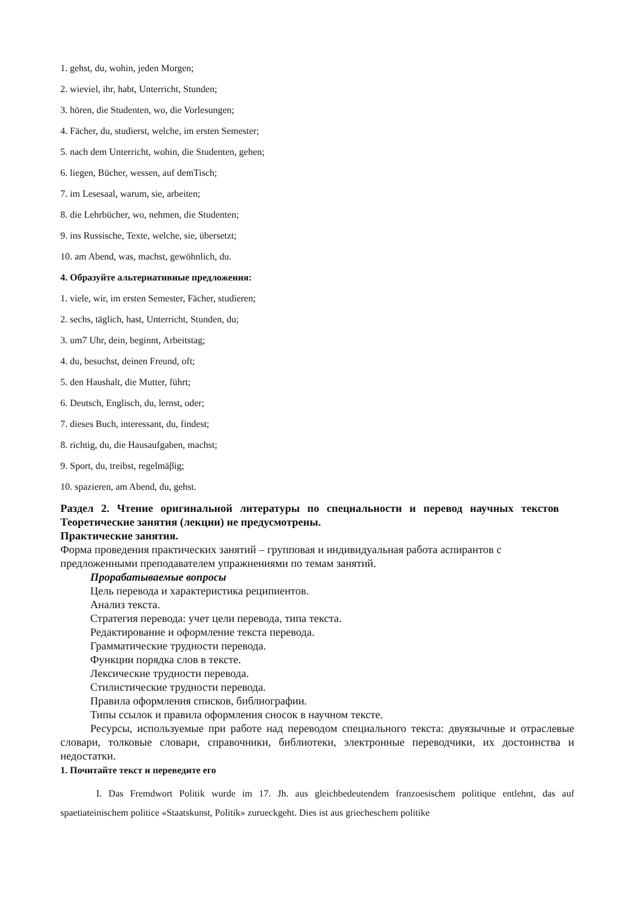1. gehst, du, wohin, jeden Morgen;
2. wieviel, ihr, habt, Unterricht, Stunden;
3. hören, die Studenten, wo, die Vorlesungen;
4. Fächer, du, studierst, welche, im ersten Semester;
5. nach dem Unterricht, wohin, die Studenten, gehen;
6. liegen, Bücher, wessen, auf demTisch;
7. im Lesesaal, warum, sie, arbeiten;
8. die Lehrbücher, wo, nehmen, die Studenten;
9. ins Russische, Texte, welche, sie, übersetzt;
10. am Abend, was, machst, gewöhnlich, du.
4. Образуйте альтернативные предложения:
1. viele, wir, im ersten Semester, Fächer, studieren;
2. sechs, täglich, hast, Unterricht, Stunden, du;
3. um7 Uhr, dein, beginnt, Arbeitstag;
4. du, besuchst, deinen Freund, oft;
5. den Haushalt, die Mutter, führt;
6. Deutsch, Englisch, du, lernst, oder;
7. dieses Buch, interessant, du, findest;
8. richtig, du, die Hausaufgaben, machst;
9. Sport, du, treibst, regelmäβig;
10. spazieren, am Abend, du, gehst.
Раздел 2. Чтение оригинальной литературы по специальности и перевод научных текстов
Теоретические занятия (лекции) не предусмотрены.
Практические занятия.
Форма проведения практических занятий – групповая и индивидуальная работа аспирантов с предложенными преподавателем упражнениями по темам занятий.
Прорабатываемые вопросы
Цель перевода и характеристика реципиентов.
Анализ текста.
Стратегия перевода: учет цели перевода, типа текста.
Редактирование и оформление текста перевода.
Грамматические трудности перевода.
Функции порядка слов в тексте.
Лексические трудности перевода.
Стилистические трудности перевода.
Правила оформления списков, библиографии.
Типы ссылок и правила оформления сносок в научном тексте.
Ресурсы, используемые при работе над переводом специального текста: двуязычные и отраслевые словари, толковые словари, справочники, библиотеки, электронные переводчики, их достоинства и недостатки.
1. Почитайте текст и переведите его
I. Das Fremdwort Politik wurde im 17. Jh. aus gleichbedeutendem franzoesischem politique entlehnt, das auf spaetiateinischem politice «Staatskunst, Politik» zurueckgeht. Dies ist aus griecheschem politike